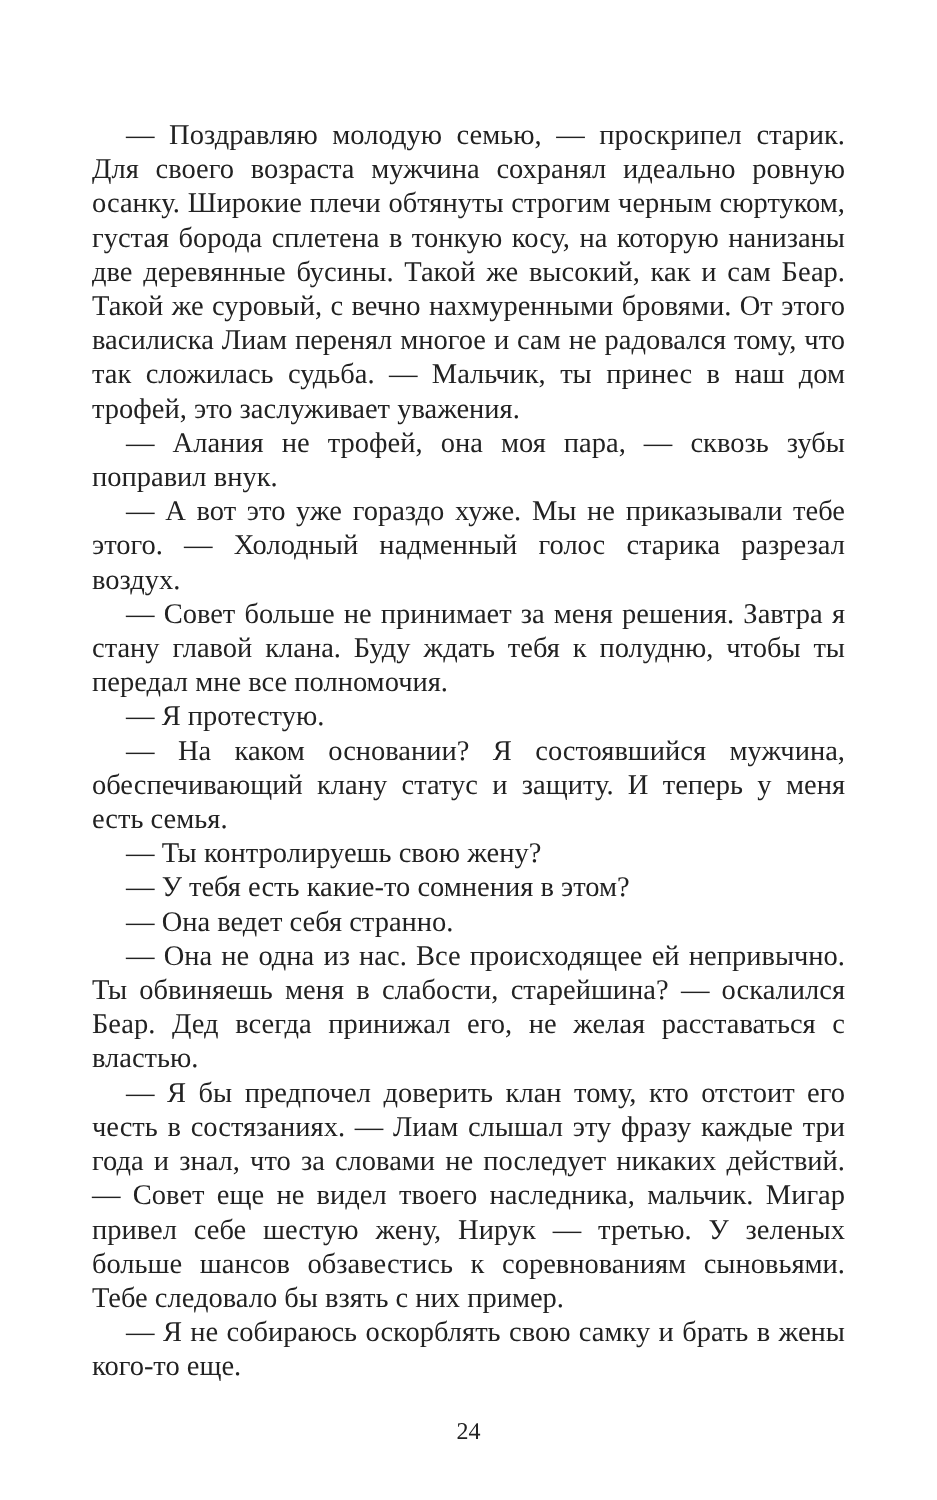— Поздравляю молодую семью, — проскрипел старик. Для своего возраста мужчина сохранял идеально ровную осанку. Широкие плечи обтянуты строгим черным сюртуком, густая борода сплетена в тонкую косу, на которую нанизаны две деревянные бусины. Такой же высокий, как и сам Беар. Такой же суровый, с вечно нахмуренными бровями. От этого василиска Лиам перенял многое и сам не радовался тому, что так сложилась судьба. — Мальчик, ты принес в наш дом трофей, это заслуживает уважения.
— Алания не трофей, она моя пара, — сквозь зубы поправил внук.
— А вот это уже гораздо хуже. Мы не приказывали тебе этого. — Холодный надменный голос старика разрезал воздух.
— Совет больше не принимает за меня решения. Завтра я стану главой клана. Буду ждать тебя к полудню, чтобы ты передал мне все полномочия.
— Я протестую.
— На каком основании? Я состоявшийся мужчина, обеспечивающий клану статус и защиту. И теперь у меня есть семья.
— Ты контролируешь свою жену?
— У тебя есть какие-то сомнения в этом?
— Она ведет себя странно.
— Она не одна из нас. Все происходящее ей непривычно. Ты обвиняешь меня в слабости, старейшина? — оскалился Беар. Дед всегда принижал его, не желая расставаться с властью.
— Я бы предпочел доверить клан тому, кто отстоит его честь в состязаниях. — Лиам слышал эту фразу каждые три года и знал, что за словами не последует никаких действий. — Совет еще не видел твоего наследника, мальчик. Мигар привел себе шестую жену, Нирук — третью. У зеленых больше шансов обзавестись к соревнованиям сыновьями. Тебе следовало бы взять с них пример.
— Я не собираюсь оскорблять свою самку и брать в жены кого-то еще.
24